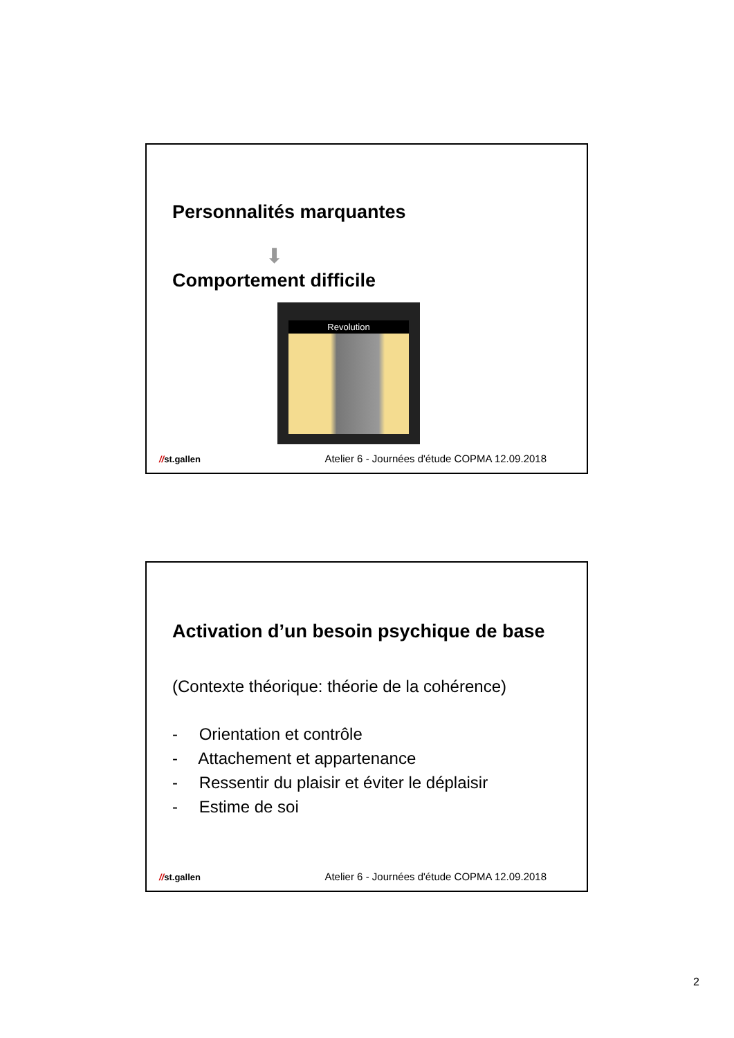Personnalités marquantes
⬇
Comportement difficile
Revolution
//st.gallen Atelier 6 - Journées d'étude COPMA 12.09.2018
Activation d’un besoin psychique de base
(Contexte théorique: théorie de la cohérence)
- Orientation et contrôle
- Attachement et appartenance
- Ressentir du plaisir et éviter le déplaisir
- Estime de soi
//st.gallen Atelier 6 - Journées d'étude COPMA 12.09.2018
2